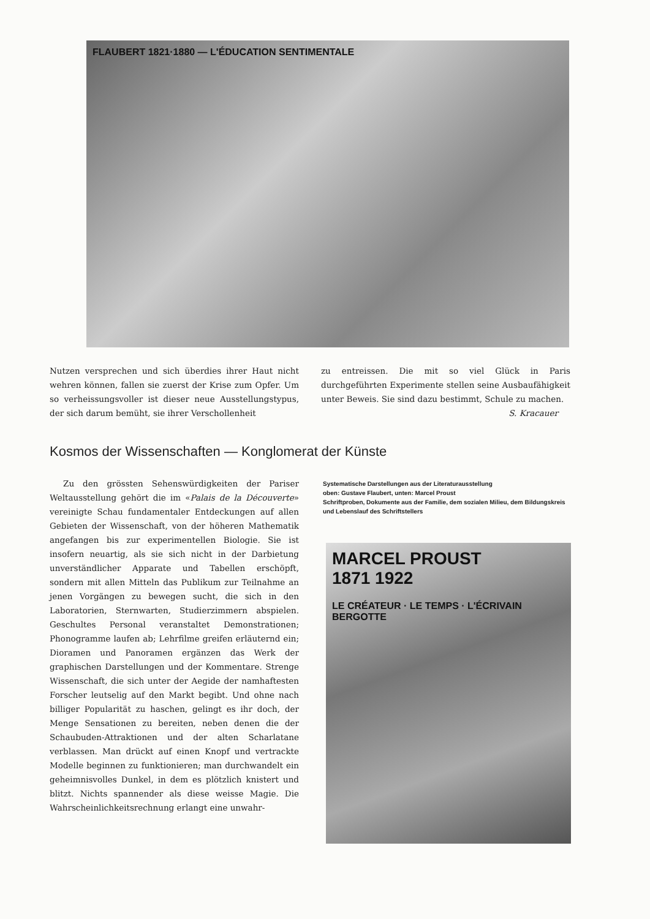FLAUBERT 1821·1880 — L'ÉDUCATION SENTIMENTALE
Nutzen versprechen und sich überdies ihrer Haut nicht wehren können, fallen sie zuerst der Krise zum Opfer. Um so verheissungsvoller ist dieser neue Ausstellungstypus, der sich darum bemüht, sie ihrer Verschollenheit
zu entreissen. Die mit so viel Glück in Paris durchgeführten Experimente stellen seine Ausbaufähigkeit unter Beweis. Sie sind dazu bestimmt, Schule zu machen.
S. Kracauer
Kosmos der Wissenschaften — Konglomerat der Künste
Zu den grössten Sehenswürdigkeiten der Pariser Weltausstellung gehört die im «Palais de la Découverte» vereinigte Schau fundamentaler Entdeckungen auf allen Gebieten der Wissenschaft, von der höheren Mathematik angefangen bis zur experimentellen Biologie. Sie ist insofern neuartig, als sie sich nicht in der Darbietung unverständlicher Apparate und Tabellen erschöpft, sondern mit allen Mitteln das Publikum zur Teilnahme an jenen Vorgängen zu bewegen sucht, die sich in den Laboratorien, Sternwarten, Studierzimmern abspielen. Geschultes Personal veranstaltet Demonstrationen; Phonogramme laufen ab; Lehrfilme greifen erläuternd ein; Dioramen und Panoramen ergänzen das Werk der graphischen Darstellungen und der Kommentare. Strenge Wissenschaft, die sich unter der Aegide der namhaftesten Forscher leutselig auf den Markt begibt. Und ohne nach billiger Popularität zu haschen, gelingt es ihr doch, der Menge Sensationen zu bereiten, neben denen die der Schaubuden-Attraktionen und der alten Scharlatane verblassen. Man drückt auf einen Knopf und vertrackte Modelle beginnen zu funktionieren; man durchwandelt ein geheimnisvolles Dunkel, in dem es plötzlich knistert und blitzt. Nichts spannender als diese weisse Magie. Die Wahrscheinlichkeitsrechnung erlangt eine unwahr-
Systematische Darstellungen aus der Literaturausstellung
oben: Gustave Flaubert, unten: Marcel Proust
Schriftproben, Dokumente aus der Familie, dem sozialen Milieu, dem Bildungskreis und Lebenslauf des Schriftstellers
MARCEL PROUST
1871 1922
LE CRÉATEUR · LE TEMPS · L'ÉCRIVAIN BERGOTTE